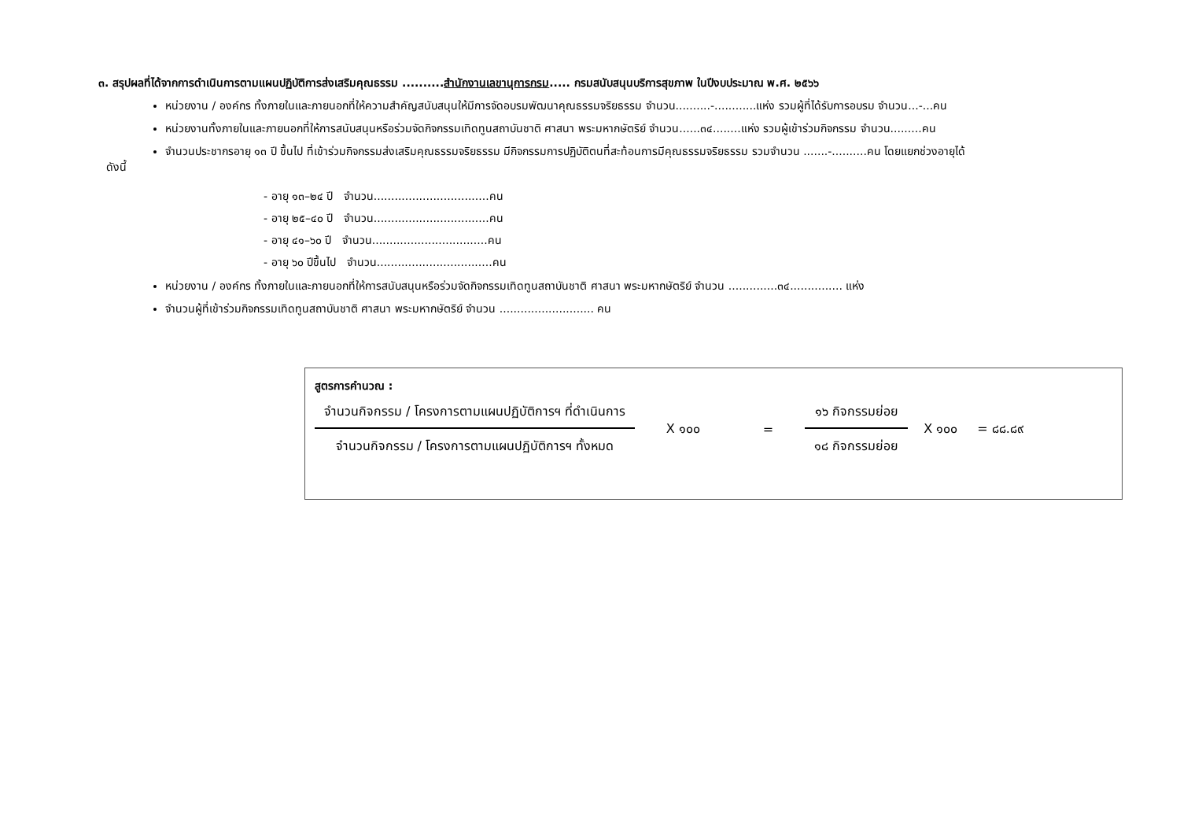๓. สรุปผลที่ได้จากการดำเนินการตามแผนปฏิบัติการส่งเสริมคุณธรรม ..........สำนักงานเลขานุการกรม..... กรมสนับสนุนบริการสุขภาพ ในปีงบประมาณ พ.ศ. ๒๕๖๖
หน่วยงาน / องค์กร ทั้งภายในและภายนอกที่ให้ความสำคัญสนับสนุนให้มีการจัดอบรมพัฒนาคุณธรรมจริยธรรม จำนวน..........-............แห่ง รวมผู้ที่ได้รับการอบรม จำนวน...-...คน
หน่วยงานทั้งภายในและภายนอกที่ให้การสนับสนุนหรือร่วมจัดกิจกรรมเทิดทูนสถาบันชาติ ศาสนา พระมหากษัตริย์ จำนวน......๓๔........แห่ง รวมผู้เข้าร่วมกิจกรรม จำนวน.........คน
จำนวนประชากรอายุ ๑๓ ปี ขึ้นไป ที่เข้าร่วมกิจกรรมส่งเสริมคุณธรรมจริยธรรม มีกิจกรรมการปฏิบัติตนที่สะท้อนการมีคุณธรรมจริยธรรม รวมจำนวน .......-..........คน โดยแยกช่วงอายุได้
ดังนี้
- อายุ ๑๓–๒๔ ปี จำนวน.................................คน
- อายุ ๒๕–๔๐ ปี จำนวน.................................คน
- อายุ ๔๑–๖๐ ปี จำนวน.................................คน
- อายุ ๖๐ ปีขึ้นไป จำนวน.................................คน
หน่วยงาน / องค์กร ทั้งภายในและภายนอกที่ให้การสนับสนุนหรือร่วมจัดกิจกรรมเทิดทูนสถาบันชาติ ศาสนา พระมหากษัตริย์ จำนวน ..............๓๔............... แห่ง
จำนวนผู้ที่เข้าร่วมกิจกรรมเทิดทูนสถาบันชาติ ศาสนา พระมหากษัตริย์ จำนวน ........................... คน
สูตรการคำนวณ :
จำนวนกิจกรรม / โครงการตามแผนปฏิบัติการฯ ที่ดำเนินการ
จำนวนกิจกรรม / โครงการตามแผนปฏิบัติการฯ ทั้งหมด
X ๑๐๐ =
๑๖ กิจกรรมย่อย
๑๘ กิจกรรมย่อย
X ๑๐๐ = ๘๘.๘๙